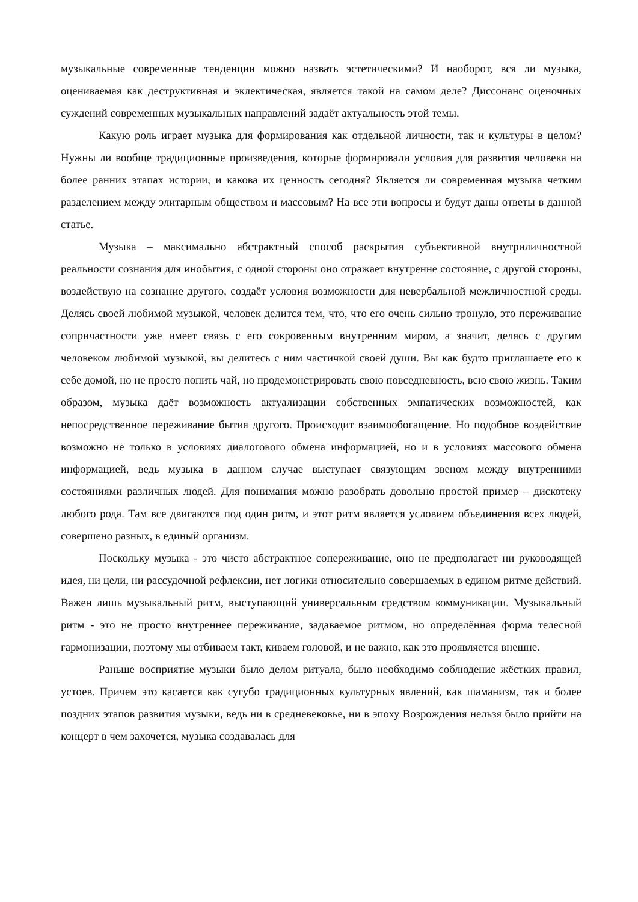музыкальные современные тенденции можно назвать эстетическими? И наоборот, вся ли музыка, оцениваемая как деструктивная и эклектическая, является такой на самом деле? Диссонанс оценочных суждений современных музыкальных направлений задаёт актуальность этой темы.
Какую роль играет музыка для формирования как отдельной личности, так и культуры в целом? Нужны ли вообще традиционные произведения, которые формировали условия для развития человека на более ранних этапах истории, и какова их ценность сегодня? Является ли современная музыка четким разделением между элитарным обществом и массовым? На все эти вопросы и будут даны ответы в данной статье.
Музыка – максимально абстрактный способ раскрытия субъективной внутриличностной реальности сознания для инобытия, с одной стороны оно отражает внутренне состояние, с другой стороны, воздействую на сознание другого, создаёт условия возможности для невербальной межличностной среды. Делясь своей любимой музыкой, человек делится тем, что, что его очень сильно тронуло, это переживание сопричастности уже имеет связь с его сокровенным внутренним миром, а значит, делясь с другим человеком любимой музыкой, вы делитесь с ним частичкой своей души. Вы как будто приглашаете его к себе домой, но не просто попить чай, но продемонстрировать свою повседневность, всю свою жизнь. Таким образом, музыка даёт возможность актуализации собственных эмпатических возможностей, как непосредственное переживание бытия другого. Происходит взаимообогащение. Но подобное воздействие возможно не только в условиях диалогового обмена информацией, но и в условиях массового обмена информацией, ведь музыка в данном случае выступает связующим звеном между внутренними состояниями различных людей. Для понимания можно разобрать довольно простой пример – дискотеку любого рода. Там все двигаются под один ритм, и этот ритм является условием объединения всех людей, совершено разных, в единый организм.
Поскольку музыка - это чисто абстрактное сопереживание, оно не предполагает ни руководящей идея, ни цели, ни рассудочной рефлексии, нет логики относительно совершаемых в едином ритме действий. Важен лишь музыкальный ритм, выступающий универсальным средством коммуникации. Музыкальный ритм - это не просто внутреннее переживание, задаваемое ритмом, но определённая форма телесной гармонизации, поэтому мы отбиваем такт, киваем головой, и не важно, как это проявляется внешне.
Раньше восприятие музыки было делом ритуала, было необходимо соблюдение жёстких правил, устоев. Причем это касается как сугубо традиционных культурных явлений, как шаманизм, так и более поздних этапов развития музыки, ведь ни в средневековье, ни в эпоху Возрождения нельзя было прийти на концерт в чем захочется, музыка создавалась для